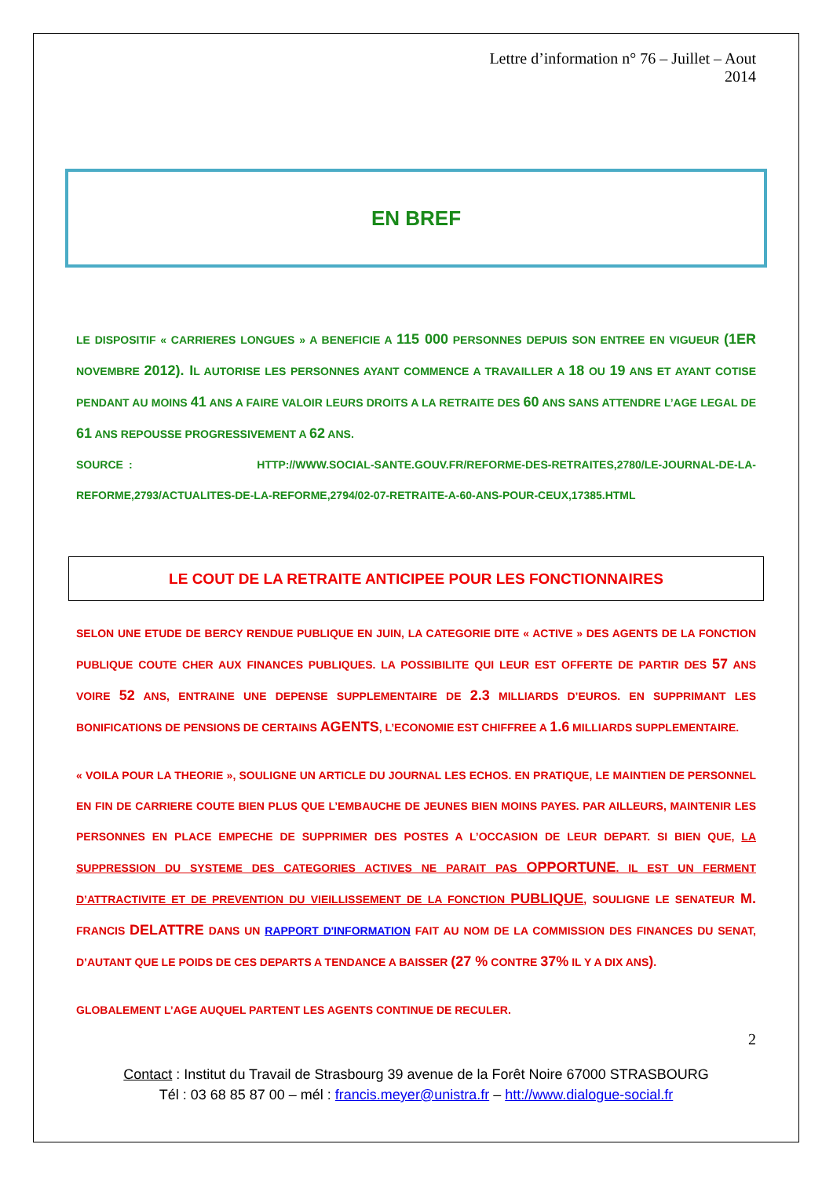Lettre d’information n° 76 – Juillet – Aout
2014
EN BREF
LE DISPOSITIF « CARRIERES LONGUES » A BENEFICIE A 115 000 PERSONNES DEPUIS SON ENTREE EN VIGUEUR (1ER NOVEMBRE 2012). IL AUTORISE LES PERSONNES AYANT COMMENCE A TRAVAILLER A 18 OU 19 ANS ET AYANT COTISE PENDANT AU MOINS 41 ANS A FAIRE VALOIR LEURS DROITS A LA RETRAITE DES 60 ANS SANS ATTENDRE L’AGE LEGAL DE 61 ANS REPOUSSE PROGRESSIVEMENT A 62 ANS.
SOURCE : HTTP://WWW.SOCIAL-SANTE.GOUV.FR/REFORME-DES-RETRAITES,2780/LE-JOURNAL-DE-LA-REFORME,2793/ACTUALITES-DE-LA-REFORME,2794/02-07-RETRAITE-A-60-ANS-POUR-CEUX,17385.HTML
LE COUT DE LA RETRAITE ANTICIPEE POUR LES FONCTIONNAIRES
SELON UNE ETUDE DE BERCY RENDUE PUBLIQUE EN JUIN, LA CATEGORIE DITE « ACTIVE » DES AGENTS DE LA FONCTION PUBLIQUE COUTE CHER AUX FINANCES PUBLIQUES. LA POSSIBILITE QUI LEUR EST OFFERTE DE PARTIR DES 57 ANS VOIRE 52 ANS, ENTRAINE UNE DEPENSE SUPPLEMENTAIRE DE 2.3 MILLIARDS D’EUROS. EN SUPPRIMANT LES BONIFICATIONS DE PENSIONS DE CERTAINS AGENTS, L’ECONOMIE EST CHIFFREE A 1.6 MILLIARDS SUPPLEMENTAIRE.
« VOILA POUR LA THEORIE », SOULIGNE UN ARTICLE DU JOURNAL LES ECHOS. EN PRATIQUE, LE MAINTIEN DE PERSONNEL EN FIN DE CARRIERE COUTE BIEN PLUS QUE L’EMBAUCHE DE JEUNES BIEN MOINS PAYES. PAR AILLEURS, MAINTENIR LES PERSONNES EN PLACE EMPECHE DE SUPPRIMER DES POSTES A L’OCCASION DE LEUR DEPART. SI BIEN QUE, LA SUPPRESSION DU SYSTEME DES CATEGORIES ACTIVES NE PARAIT PAS OPPORTUNE. IL EST UN FERMENT D’ATTRACTIVITE ET DE PREVENTION DU VIEILLISSEMENT DE LA FONCTION PUBLIQUE, SOULIGNE LE SENATEUR M. FRANCIS DELATTRE DANS UN RAPPORT D'INFORMATION FAIT AU NOM DE LA COMMISSION DES FINANCES DU SENAT, D’AUTANT QUE LE POIDS DE CES DEPARTS A TENDANCE A BAISSER (27 % CONTRE 37% IL Y A DIX ANS).
GLOBALEMENT L’AGE AUQUEL PARTENT LES AGENTS CONTINUE DE RECULER.
2
Contact : Institut du Travail de Strasbourg 39 avenue de la Forêt Noire 67000 STRASBOURG
Tél : 03 68 85 87 00 – mél : francis.meyer@unistra.fr – htt://www.dialogue-social.fr